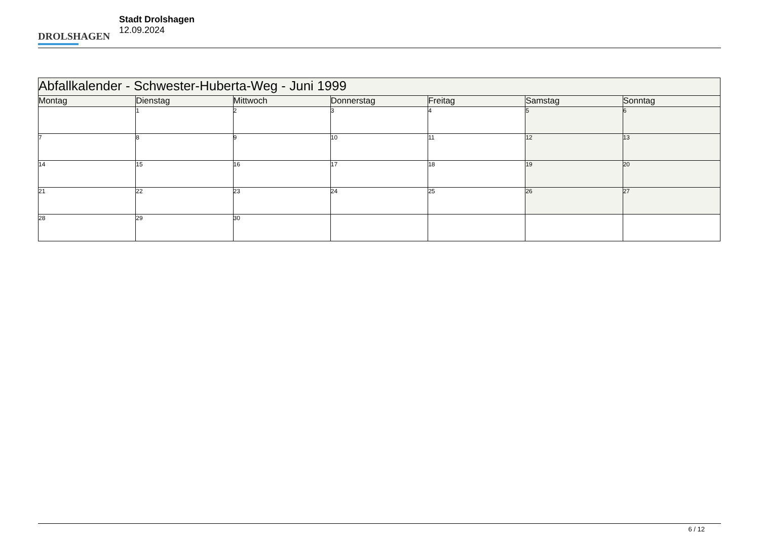DROLSHAGEN
Stadt Drolshagen
12.09.2024
| Abfallkalender - Schwester-Huberta-Weg - Juni 1999 | | | | | | |
| --- | --- | --- | --- | --- | --- | --- |
| Montag | Dienstag | Mittwoch | Donnerstag | Freitag | Samstag | Sonntag |
| | 1 | 2 | 3 | 4 | 5 | 6 |
| 7 | 8 | 9 | 10 | 11 | 12 | 13 |
| 14 | 15 | 16 | 17 | 18 | 19 | 20 |
| 21 | 22 | 23 | 24 | 25 | 26 | 27 |
| 28 | 29 | 30 | | | | |
6 / 12